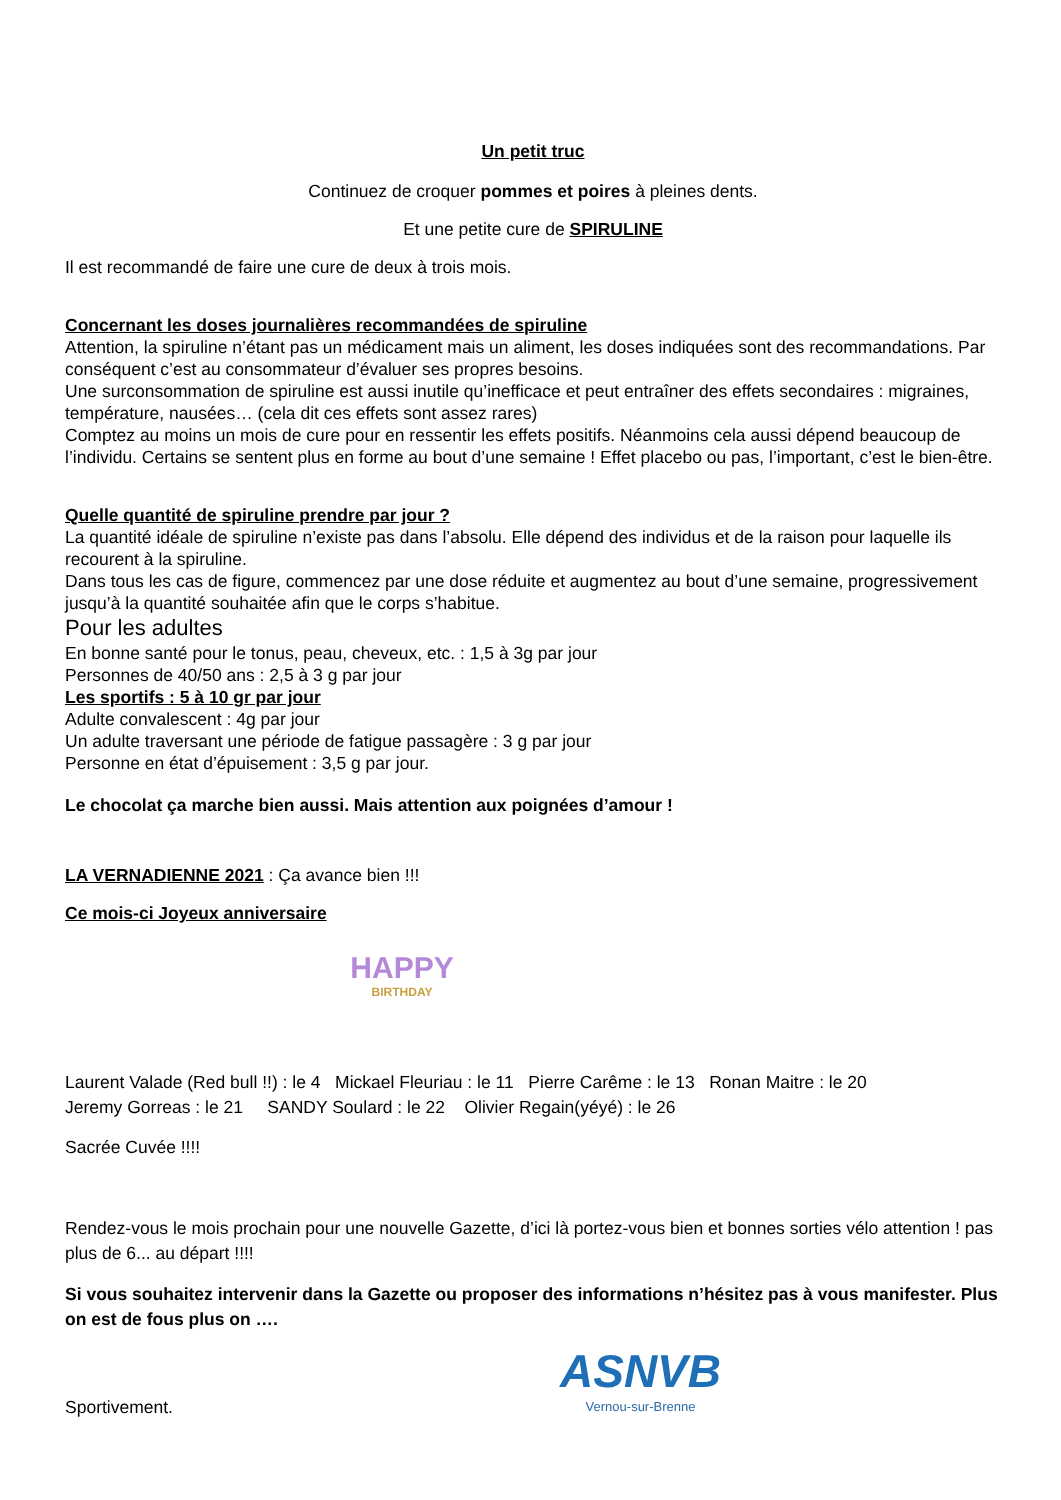Un petit truc
Continuez de croquer pommes et poires à pleines dents.
Et une petite cure de SPIRULINE
Il est recommandé de faire une cure de deux à trois mois.
Concernant les doses journalières recommandées de spiruline
Attention, la spiruline n’étant pas un médicament mais un aliment, les doses indiquées sont des recommandations. Par conséquent c’est au consommateur d’évaluer ses propres besoins.
Une surconsommation de spiruline est aussi inutile qu’inefficace et peut entraîner des effets secondaires : migraines, température, nausées… (cela dit ces effets sont assez rares)
Comptez au moins un mois de cure pour en ressentir les effets positifs. Néanmoins cela aussi dépend beaucoup de l’individu. Certains se sentent plus en forme au bout d’une semaine ! Effet placebo ou pas, l’important, c’est le bien-être.
Quelle quantité de spiruline prendre par jour ?
La quantité idéale de spiruline n’existe pas dans l’absolu. Elle dépend des individus et de la raison pour laquelle ils recourent à la spiruline.
Dans tous les cas de figure, commencez par une dose réduite et augmentez au bout d’une semaine, progressivement jusqu’à la quantité souhaitée afin que le corps s’habitue.
Pour les adultes
En bonne santé pour le tonus, peau, cheveux, etc. : 1,5 à 3g par jour
Personnes de 40/50 ans : 2,5 à 3 g par jour
Les sportifs : 5 à 10 gr par jour
Adulte convalescent : 4g par jour
Un adulte traversant une période de fatigue passagère : 3 g par jour
Personne en état d’épuisement : 3,5 g par jour.
Le chocolat ça marche bien aussi. Mais attention aux poignées d’amour !
LA VERNADIENNE 2021 : Ça avance bien !!!
Ce mois-ci Joyeux anniversaire
HAPPY
BIRTHDAY
Laurent Valade (Red bull !!) : le 4 Mickael Fleuriau : le 11 Pierre Carême : le 13 Ronan Maitre : le 20
Jeremy Gorreas : le 21 SANDY Soulard : le 22 Olivier Regain(yéyé) : le 26
Sacrée Cuvée !!!!
Rendez-vous le mois prochain pour une nouvelle Gazette, d’ici là portez-vous bien et bonnes sorties vélo attention ! pas plus de 6... au départ !!!!
Si vous souhaitez intervenir dans la Gazette ou proposer des informations n’hésitez pas à vous manifester. Plus on est de fous plus on ….
Sportivement.
ASNVB
Vernou-sur-Brenne